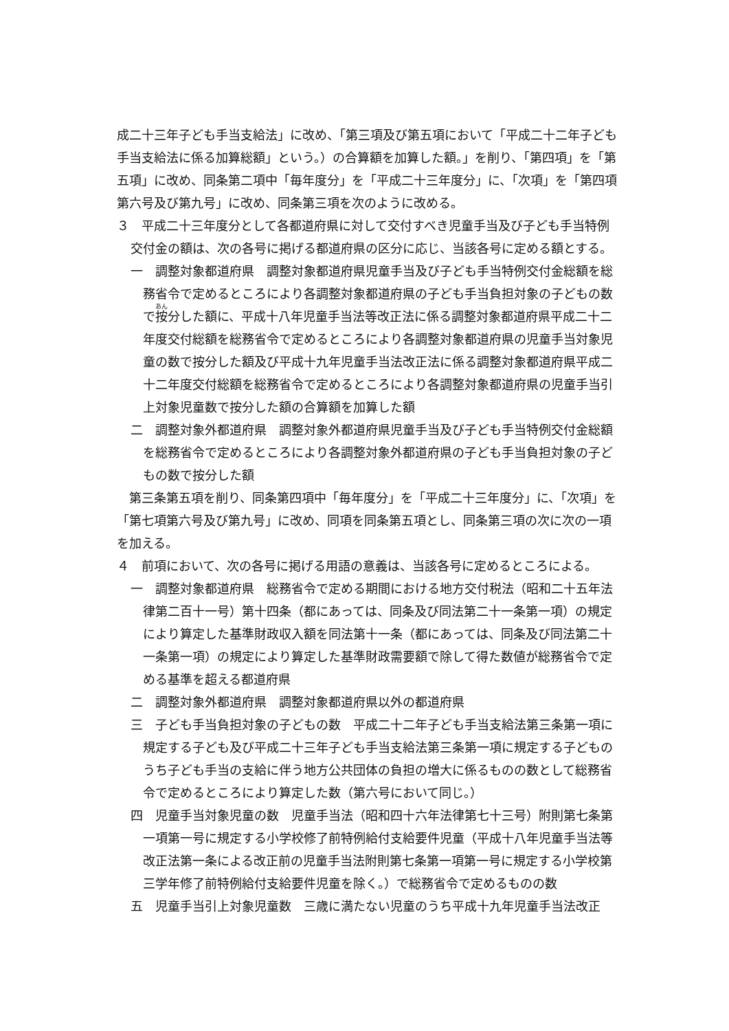成二十三年子ども手当支給法」に改め、「第三項及び第五項において「平成二十二年子ども手当支給法に係る加算総額」という。）の合算額を加算した額。」を削り、「第四項」を「第五項」に改め、同条第二項中「毎年度分」を「平成二十三年度分」に、「次項」を「第四項第六号及び第九号」に改め、同条第三項を次のように改める。
３　平成二十三年度分として各都道府県に対して交付すべき児童手当及び子ども手当特例交付金の額は、次の各号に掲げる都道府県の区分に応じ、当該各号に定める額とする。
一　調整対象都道府県　調整対象都道府県児童手当及び子ども手当特例交付金総額を総務省令で定めるところにより各調整対象都道府県の子ども手当負担対象の子どもの数で按分した額に、平成十八年児童手当法等改正法に係る調整対象都道府県平成二十二年度交付総額を総務省令で定めるところにより各調整対象都道府県の児童手当対象児童の数で按分した額及び平成十九年児童手当法改正法に係る調整対象都道府県平成二十二年度交付総額を総務省令で定めるところにより各調整対象都道府県の児童手当引上対象児童数で按分した額の合算額を加算した額
二　調整対象外都道府県　調整対象外都道府県児童手当及び子ども手当特例交付金総額を総務省令で定めるところにより各調整対象外都道府県の子ども手当負担対象の子どもの数で按分した額
第三条第五項を削り、同条第四項中「毎年度分」を「平成二十三年度分」に、「次項」を「第七項第六号及び第九号」に改め、同項を同条第五項とし、同条第三項の次に次の一項を加える。
４　前項において、次の各号に掲げる用語の意義は、当該各号に定めるところによる。
一　調整対象都道府県　総務省令で定める期間における地方交付税法（昭和二十五年法律第二百十一号）第十四条（都にあっては、同条及び同法第二十一条第一項）の規定により算定した基準財政収入額を同法第十一条（都にあっては、同条及び同法第二十一条第一項）の規定により算定した基準財政需要額で除して得た数値が総務省令で定める基準を超える都道府県
二　調整対象外都道府県　調整対象都道府県以外の都道府県
三　子ども手当負担対象の子どもの数　平成二十二年子ども手当支給法第三条第一項に規定する子ども及び平成二十三年子ども手当支給法第三条第一項に規定する子どものうち子ども手当の支給に伴う地方公共団体の負担の増大に係るものの数として総務省令で定めるところにより算定した数（第六号において同じ。）
四　児童手当対象児童の数　児童手当法（昭和四十六年法律第七十三号）附則第七条第一項第一号に規定する小学校修了前特例給付支給要件児童（平成十八年児童手当法等改正法第一条による改正前の児童手当法附則第七条第一項第一号に規定する小学校第三学年修了前特例給付支給要件児童を除く。）で総務省令で定めるものの数
五　児童手当引上対象児童数　三歳に満たない児童のうち平成十九年児童手当法改正